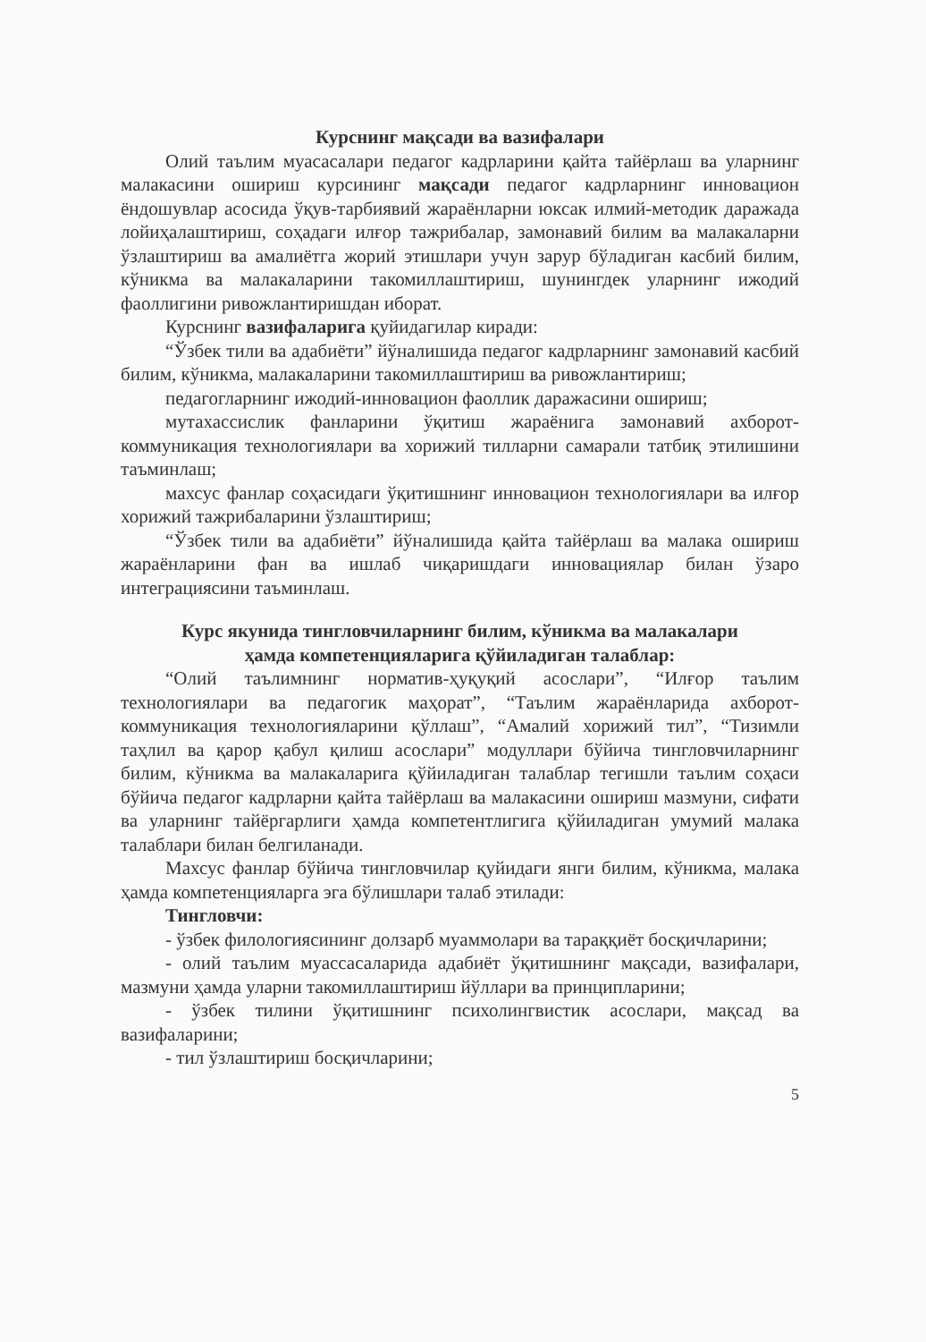Курснинг мақсади ва вазифалари
Олий таълим муасасалари педагог кадрларини қайта тайёрлаш ва уларнинг малакасини ошириш курсининг мақсади педагог кадрларнинг инновацион ёндошувлар асосида ўқув-тарбиявий жараёнларни юксак илмий-методик даражада лойиҳалаштириш, соҳадаги илғор тажрибалар, замонавий билим ва малакаларни ўзлаштириш ва амалиётга жорий этишлари учун зарур бўладиган касбий билим, кўникма ва малакаларини такомиллаштириш, шунингдек уларнинг ижодий фаоллигини ривожлантиришдан иборат.
Курснинг вазифаларига қуйидагилар киради:
“Ўзбек тили ва адабиёти” йўналишида педагог кадрларнинг замонавий касбий билим, кўникма, малакаларини такомиллаштириш ва ривожлантириш;
педагогларнинг ижодий-инновацион фаоллик даражасини ошириш;
мутахассислик фанларини ўқитиш жараёнига замонавий ахборот-коммуникация технологиялари ва хорижий тилларни самарали татбиқ этилишини таъминлаш;
махсус фанлар соҳасидаги ўқитишнинг инновацион технологиялари ва илғор хорижий тажрибаларини ўзлаштириш;
“Ўзбек тили ва адабиёти” йўналишида қайта тайёрлаш ва малака ошириш жараёнларини фан ва ишлаб чиқаришдаги инновациялар билан ўзаро интеграциясини таъминлаш.
Курс якунида тингловчиларнинг билим, кўникма ва малакалари
ҳамда компетенцияларига қўйиладиган талаблар:
“Олий таълимнинг норматив-ҳуқуқий асослари”, “Илғор таълим технологиялари ва педагогик маҳорат”, “Таълим жараёнларида ахборот-коммуникация технологияларини қўллаш”, “Амалий хорижий тил”, “Тизимли таҳлил ва қарор қабул қилиш асослари” модуллари бўйича тингловчиларнинг билим, кўникма ва малакаларига қўйиладиган талаблар тегишли таълим соҳаси бўйича педагог кадрларни қайта тайёрлаш ва малакасини ошириш мазмуни, сифати ва уларнинг тайёргарлиги ҳамда компетентлигига қўйиладиган умумий малака талаблари билан белгиланади.
Махсус фанлар бўйича тингловчилар қуйидаги янги билим, кўникма, малака ҳамда компетенцияларга эга бўлишлари талаб этилади:
Тингловчи:
- ўзбек филологиясининг долзарб муаммолари ва тараққиёт босқичларини;
- олий таълим муассасаларида адабиёт ўқитишнинг мақсади, вазифалари, мазмуни ҳамда уларни такомиллаштириш йўллари ва принципларини;
- ўзбек тилини ўқитишнинг психолингвистик асослари, мақсад ва вазифаларини;
- тил ўзлаштириш босқичларини;
5